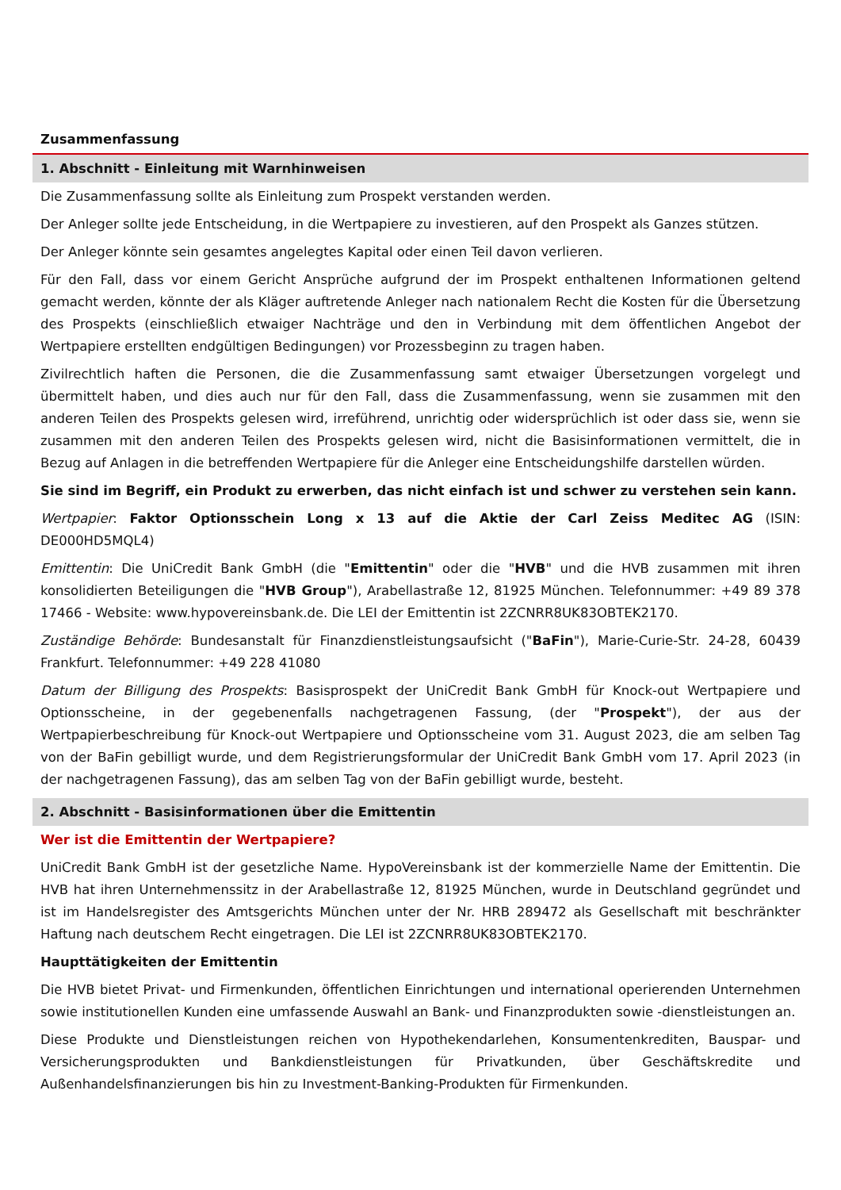Zusammenfassung
1. Abschnitt - Einleitung mit Warnhinweisen
Die Zusammenfassung sollte als Einleitung zum Prospekt verstanden werden.
Der Anleger sollte jede Entscheidung, in die Wertpapiere zu investieren, auf den Prospekt als Ganzes stützen.
Der Anleger könnte sein gesamtes angelegtes Kapital oder einen Teil davon verlieren.
Für den Fall, dass vor einem Gericht Ansprüche aufgrund der im Prospekt enthaltenen Informationen geltend gemacht werden, könnte der als Kläger auftretende Anleger nach nationalem Recht die Kosten für die Übersetzung des Prospekts (einschließlich etwaiger Nachträge und den in Verbindung mit dem öffentlichen Angebot der Wertpapiere erstellten endgültigen Bedingungen) vor Prozessbeginn zu tragen haben.
Zivilrechtlich haften die Personen, die die Zusammenfassung samt etwaiger Übersetzungen vorgelegt und übermittelt haben, und dies auch nur für den Fall, dass die Zusammenfassung, wenn sie zusammen mit den anderen Teilen des Prospekts gelesen wird, irreführend, unrichtig oder widersprüchlich ist oder dass sie, wenn sie zusammen mit den anderen Teilen des Prospekts gelesen wird, nicht die Basisinformationen vermittelt, die in Bezug auf Anlagen in die betreffenden Wertpapiere für die Anleger eine Entscheidungshilfe darstellen würden.
Sie sind im Begriff, ein Produkt zu erwerben, das nicht einfach ist und schwer zu verstehen sein kann.
Wertpapier: Faktor Optionsschein Long x 13 auf die Aktie der Carl Zeiss Meditec AG (ISIN: DE000HD5MQL4)
Emittentin: Die UniCredit Bank GmbH (die "Emittentin" oder die "HVB" und die HVB zusammen mit ihren konsolidierten Beteiligungen die "HVB Group"), Arabellastraße 12, 81925 München. Telefonnummer: +49 89 378 17466 - Website: www.hypovereinsbank.de. Die LEI der Emittentin ist 2ZCNRR8UK83OBTEK2170.
Zuständige Behörde: Bundesanstalt für Finanzdienstleistungsaufsicht ("BaFin"), Marie-Curie-Str. 24-28, 60439 Frankfurt. Telefonnummer: +49 228 41080
Datum der Billigung des Prospekts: Basisprospekt der UniCredit Bank GmbH für Knock-out Wertpapiere und Optionsscheine, in der gegebenenfalls nachgetragenen Fassung, (der "Prospekt"), der aus der Wertpapierbeschreibung für Knock-out Wertpapiere und Optionsscheine vom 31. August 2023, die am selben Tag von der BaFin gebilligt wurde, und dem Registrierungsformular der UniCredit Bank GmbH vom 17. April 2023 (in der nachgetragenen Fassung), das am selben Tag von der BaFin gebilligt wurde, besteht.
2. Abschnitt - Basisinformationen über die Emittentin
Wer ist die Emittentin der Wertpapiere?
UniCredit Bank GmbH ist der gesetzliche Name. HypoVereinsbank ist der kommerzielle Name der Emittentin. Die HVB hat ihren Unternehmenssitz in der Arabellastraße 12, 81925 München, wurde in Deutschland gegründet und ist im Handelsregister des Amtsgerichts München unter der Nr. HRB 289472 als Gesellschaft mit beschränkter Haftung nach deutschem Recht eingetragen. Die LEI ist 2ZCNRR8UK83OBTEK2170.
Haupttätigkeiten der Emittentin
Die HVB bietet Privat- und Firmenkunden, öffentlichen Einrichtungen und international operierenden Unternehmen sowie institutionellen Kunden eine umfassende Auswahl an Bank- und Finanzprodukten sowie -dienstleistungen an.
Diese Produkte und Dienstleistungen reichen von Hypothekendarlehen, Konsumentenkrediten, Bauspar- und Versicherungsprodukten und Bankdienstleistungen für Privatkunden, über Geschäftskredite und Außenhandelsfinanzierungen bis hin zu Investment-Banking-Produkten für Firmenkunden.